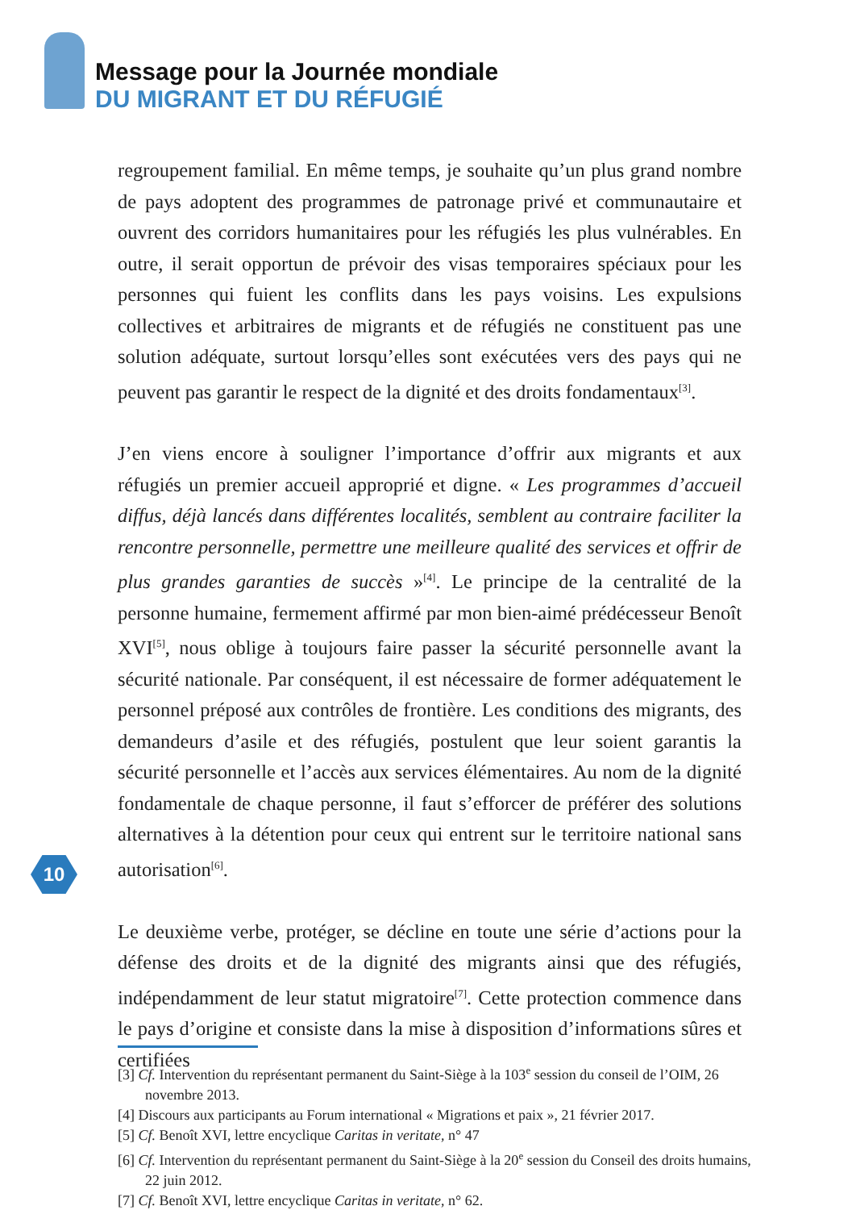Message pour la Journée mondiale
DU MIGRANT ET DU RÉFUGIÉ
regroupement familial. En même temps, je souhaite qu’un plus grand nombre de pays adoptent des programmes de patronage privé et communautaire et ouvrent des corridors humanitaires pour les réfugiés les plus vulnérables. En outre, il serait opportun de prévoir des visas temporaires spéciaux pour les personnes qui fuient les conflits dans les pays voisins. Les expulsions collectives et arbitraires de migrants et de réfugiés ne constituent pas une solution adéquate, surtout lorsqu’elles sont exécutées vers des pays qui ne peuvent pas garantir le respect de la dignité et des droits fondamentaux<sup>[3]</sup>.
J’en viens encore à souligner l’importance d’offrir aux migrants et aux réfugiés un premier accueil approprié et digne. « Les programmes d’accueil diffus, déjà lancés dans différentes localités, semblent au contraire faciliter la rencontre personnelle, permettre une meilleure qualité des services et offrir de plus grandes garanties de succès »<sup>[4]</sup>. Le principe de la centralité de la personne humaine, fermement affirmé par mon bien-aimé prédécesseur Benoît XVI<sup>[5]</sup>, nous oblige à toujours faire passer la sécurité personnelle avant la sécurité nationale. Par conséquent, il est nécessaire de former adéquatement le personnel préposé aux contrôles de frontière. Les conditions des migrants, des demandeurs d’asile et des réfugiés, postulent que leur soient garantis la sécurité personnelle et l’accès aux services élémentaires. Au nom de la dignité fondamentale de chaque personne, il faut s’efforcer de préférer des solutions alternatives à la détention pour ceux qui entrent sur le territoire national sans autorisation<sup>[6]</sup>.
Le deuxième verbe, protéger, se décline en toute une série d’actions pour la défense des droits et de la dignité des migrants ainsi que des réfugiés, indépendamment de leur statut migratoire<sup>[7]</sup>. Cette protection commence dans le pays d’origine et consiste dans la mise à disposition d’informations sûres et certifiées
10
[3] Cf. Intervention du représentant permanent du Saint-Siège à la 103<sup>e</sup> session du conseil de l’OIM, 26 novembre 2013.
[4] Discours aux participants au Forum international « Migrations et paix », 21 février 2017.
[5] Cf. Benoît XVI, lettre encyclique Caritas in veritate, n° 47
[6] Cf. Intervention du représentant permanent du Saint-Siège à la 20<sup>e</sup> session du Conseil des droits humains, 22 juin 2012.
[7] Cf. Benoît XVI, lettre encyclique Caritas in veritate, n° 62.